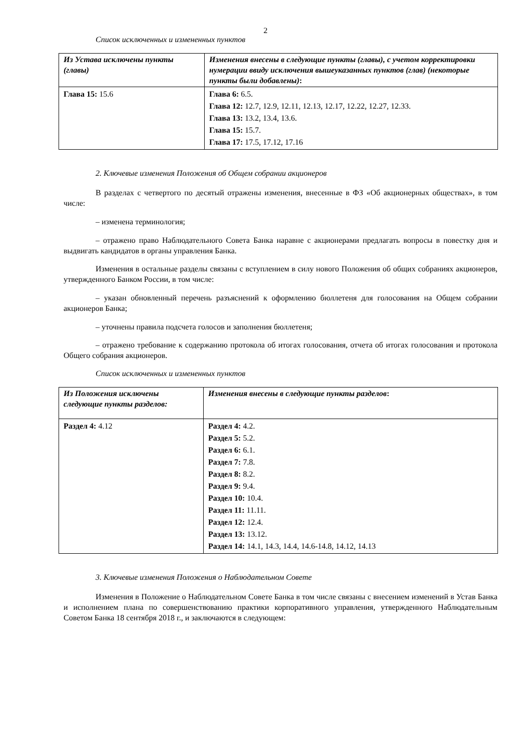2
Список исключенных и измененных пунктов
| Из Устава исключены пункты (главы) | Изменения внесены в следующие пункты (главы), с учетом корректировки нумерации ввиду исключения вышеуказанных пунктов (глав) (некоторые пункты были добавлены) : |
| --- | --- |
| Глава 15: 15.6 | Глава 6: 6.5. Глава 12: 12.7, 12.9, 12.11, 12.13, 12.17, 12.22, 12.27, 12.33. Глава 13: 13.2, 13.4, 13.6. Глава 15: 15.7. Глава 17: 17.5, 17.12, 17.16 |
2. Ключевые изменения Положения об Общем собрании акционеров
В разделах с четвертого по десятый отражены изменения, внесенные в ФЗ «Об акционерных обществах», в том числе:
– изменена терминология;
– отражено право Наблюдательного Совета Банка наравне с акционерами предлагать вопросы в повестку дня и выдвигать кандидатов в органы управления Банка.
Изменения в остальные разделы связаны с вступлением в силу нового Положения об общих собраниях акционеров, утвержденного Банком России, в том числе:
– указан обновленный перечень разъяснений к оформлению бюллетеня для голосования на Общем собрании акционеров Банка;
– уточнены правила подсчета голосов и заполнения бюллетеня;
– отражено требование к содержанию протокола об итогах голосования, отчета об итогах голосования и протокола Общего собрания акционеров.
Список исключенных и измененных пунктов
| Из Положения исключены следующие пункты разделов: | Изменения внесены в следующие пункты разделов : |
| --- | --- |
| Раздел 4: 4.12 | Раздел 4: 4.2. Раздел 5: 5.2. Раздел 6: 6.1. Раздел 7: 7.8. Раздел 8: 8.2. Раздел 9: 9.4. Раздел 10: 10.4. Раздел 11: 11.11. Раздел 12: 12.4. Раздел 13: 13.12. Раздел 14: 14.1, 14.3, 14.4, 14.6-14.8, 14.12, 14.13 |
3. Ключевые изменения Положения о Наблюдательном Совете
Изменения в Положение о Наблюдательном Совете Банка в том числе связаны с внесением изменений в Устав Банка и исполнением плана по совершенствованию практики корпоративного управления, утвержденного Наблюдательным Советом Банка 18 сентября 2018 г., и заключаются в следующем: